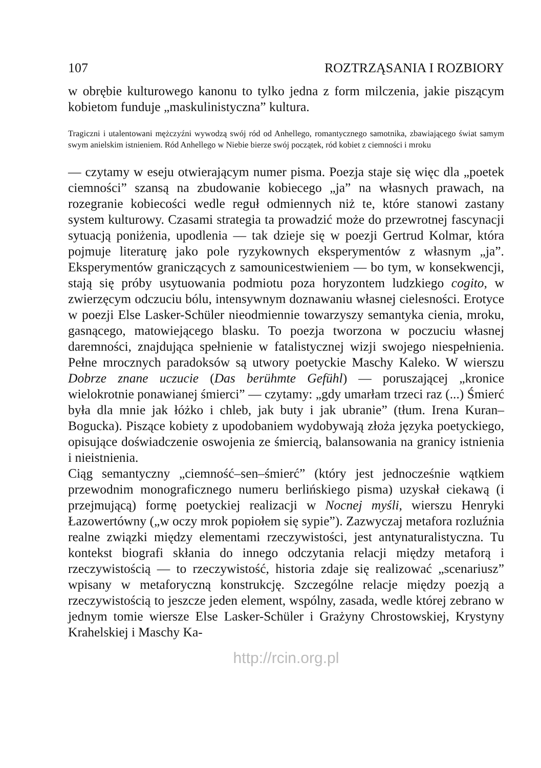107 ROZTRZĄSANIA I ROZBIORY
w obrębie kulturowego kanonu to tylko jedna z form milczenia, jakie piszącym kobietom funduje „maskulinistyczna” kultura.
Tragiczni i utalentowani mężczyźni wywodzą swój ród od Anhellego, romantycznego samotnika, zbawiającego świat samym swym anielskim istnieniem. Ród Anhellego w Niebie bierze swój początek, ród kobiet z ciemności i mroku
— czytamy w eseju otwierającym numer pisma. Poezja staje się więc dla „poetek ciemności” szansą na zbudowanie kobiecego „ja” na własnych prawach, na rozegranie kobiecości wedle reguł odmiennych niż te, które stanowi zastany system kulturowy. Czasami strategia ta prowadzić może do przewrotnej fascynacji sytuacją poniżenia, upodlenia — tak dzieje się w poezji Gertrud Kolmar, która pojmuje literaturę jako pole ryzykownych eksperymentów z własnym „ja”. Eksperymentów graniczących z samounicestwieniem — bo tym, w konsekwencji, stają się próby usytuowania podmiotu poza horyzontem ludzkiego cogito, w zwierzęcym odczuciu bólu, intensywnym doznawaniu własnej cielesności. Erotyce w poezji Else Lasker-Schüler nieodmiennie towarzyszy semantyka cienia, mroku, gasnącego, matowiejącego blasku. To poezja tworzona w poczuciu własnej daremności, znajdująca spełnienie w fatalistycznej wizji swojego niespełnienia. Pełne mrocznych paradoksów są utwory poetyckie Maschy Kaleko. W wierszu Dobrze znane uczucie (Das berühmte Gefühl) — poruszającej „kronice wielokrotnie ponawianej śmierci” — czytamy: „gdy umarłam trzeci raz (...) Śmierć była dla mnie jak łóżko i chleb, jak buty i jak ubranie” (tłum. Irena Kuran–Bogucka). Piszące kobiety z upodobaniem wydobywają złoża języka poetyckiego, opisujące doświadczenie oswojenia ze śmiercią, balansowania na granicy istnienia i nieistnienia.
Ciąg semantyczny „ciemność–sen–śmierć” (który jest jednocześnie wątkiem przewodnim monograficznego numeru berlińskiego pisma) uzyskał ciekawą (i przejmującą) formę poetyckiej realizacji w Nocnej myśli, wierszu Henryki Łazowertówny („w oczy mrok popiołem się sypie”). Zazwyczaj metafora rozluźnia realne związki między elementami rzeczywistości, jest antynaturalistyczna. Tu kontekst biografi skłania do innego odczytania relacji między metaforą i rzeczywistością — to rzeczywistość, historia zdaje się realizować „scenariusz” wpisany w metaforyczną konstrukcję. Szczególne relacje między poezją a rzeczywistością to jeszcze jeden element, wspólny, zasada, wedle której zebrano w jednym tomie wiersze Else Lasker-Schüler i Grażyny Chrostowskiej, Krystyny Krahelskiej i Maschy Ka-
http://rcin.org.pl